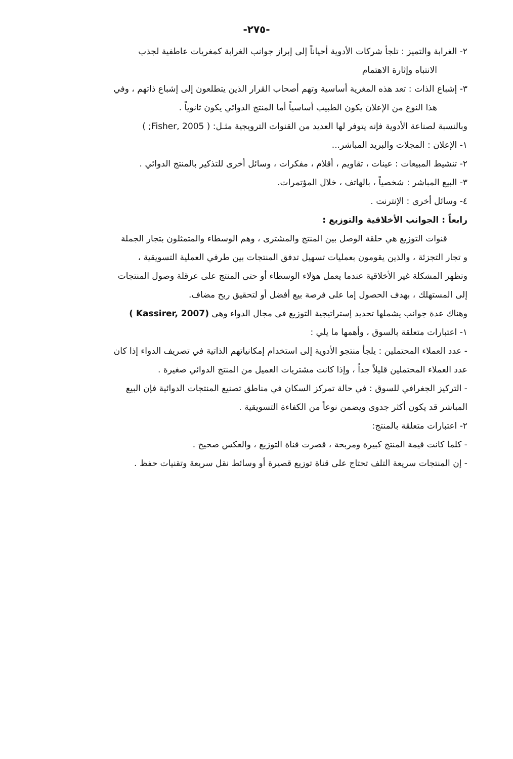-٢٧٥-
٢- الغرابة والتميز : تلجأ شركات الأدوية أحياناً إلى إبراز جوانب الغرابة كمغريات عاطفية لجذب
الانتباه وإثارة الاهتمام
٣- إشباع الذات : تعد هذه المغرية أساسية وتهم أصحاب القرار الذين يتطلعون إلى إشباع ذاتهم ، وفي
هذا النوع من الإعلان يكون الطبيب أساسياً أما المنتج الدوائي يكون ثانوياً .
وبالنسبة لصناعة الأدوية فإنه يتوفر لها العديد من القنوات الترويجية مثـل: ( Fisher, 2005; )
١- الإعلان : المجلات والبريد المباشر...
٢- تنشيط المبيعات : عينات ، تقاويم ، أقلام ، مفكرات ، وسائل أخرى للتذكير بالمنتج الدوائي .
٣- البيع المباشر : شخصياً ، بالهاتف ، خلال المؤتمرات.
٤- وسائل أخرى : الإنترنت .
رابعاً : الجوانب الأخلاقية والتوزيع :
قنوات التوزيع هي حلقة الوصل بين المنتج والمشترى ، وهم الوسطاء والمتمثلون بتجار الجملة
و تجار التجزئة ، والذين يقومون بعمليات تسهيل تدفق المنتجات بين طرفي العملية التسويقية ،
وتظهر المشكلة غير الأخلاقية عندما يعمل هؤلاء الوسطاء أو حتى المنتج على عرقلة وصول المنتجات
إلى المستهلك ، بهدف الحصول إما على فرصة بيع أفضل أو لتحقيق ربح مضاف.
وهناك عدة جوانب يشملها تحديد إستراتيجية التوزيع فى مجال الدواء وهى (Kassirer, 2007 )
١- اعتبارات متعلقة بالسوق ، وأهمها ما يلي :
- عدد العملاء المحتملين : يلجأ منتجو الأدوية إلى استخدام إمكانياتهم الذاتية في تصريف الدواء إذا كان
عدد العملاء المحتملين قليلاً جداً ، وإذا كانت مشتريات العميل من المنتج الدوائي صغيرة .
- التركيز الجغرافي للسوق : في حالة تمركز السكان في مناطق تصنيع المنتجات الدوائية فإن البيع
المباشر قد يكون أكثر جدوى ويضمن نوعاً من الكفاءة التسويقية .
٢- اعتبارات متعلقة بالمنتج:
- كلما كانت قيمة المنتج كبيرة ومربحة ، قصرت قناة التوزيع ، والعكس صحيح .
- إن المنتجات سريعة التلف تحتاج على قناة توزيع قصيرة أو وسائط نقل سريعة وتقنيات حفظ .